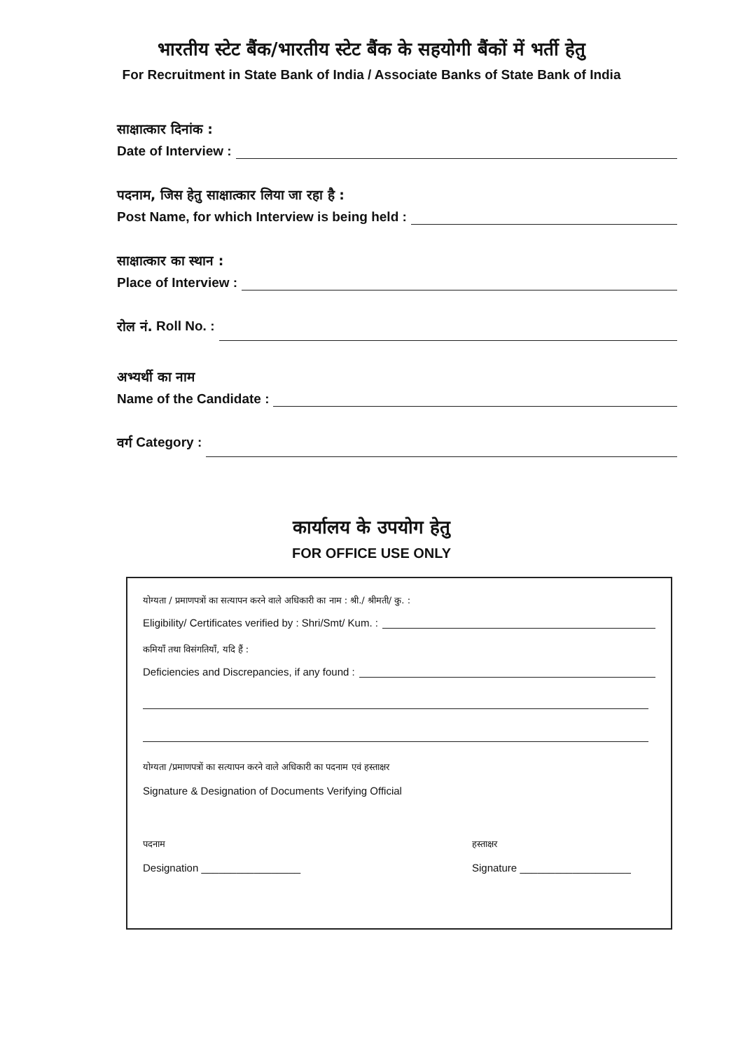भारतीय स्टेट बैंक/भारतीय स्टेट बैंक के सहयोगी बैंकों में भर्ती हेतु
For Recruitment in State Bank of India / Associate Banks of State Bank of India
साक्षात्कार दिनांक :
Date of Interview :
पदनाम, जिस हेतु साक्षात्कार लिया जा रहा है :
Post Name, for which Interview is being held :
साक्षात्कार का स्थान :
Place of Interview :
रोल नं. Roll No. :
अभ्यर्थी का नाम
Name of the Candidate :
वर्ग Category :
कार्यालय के उपयोग हेतु
FOR OFFICE USE ONLY
योग्यता / प्रमाणपत्रों का सत्यापन करने वाले अधिकारी का नाम : श्री./ श्रीमती/ कु. :
Eligibility/ Certificates verified by : Shri/Smt/ Kum. :
कमियाँ तथा विसंगतियाँ, यदि हैं :
Deficiencies and Discrepancies, if any found :
योग्यता /प्रमाणपत्रों का सत्यापन करने वाले अधिकारी का पदनाम एवं हस्ताक्षर
Signature & Designation of Documents Verifying Official
पदनाम
Designation _________________
हस्ताक्षर
Signature ___________________